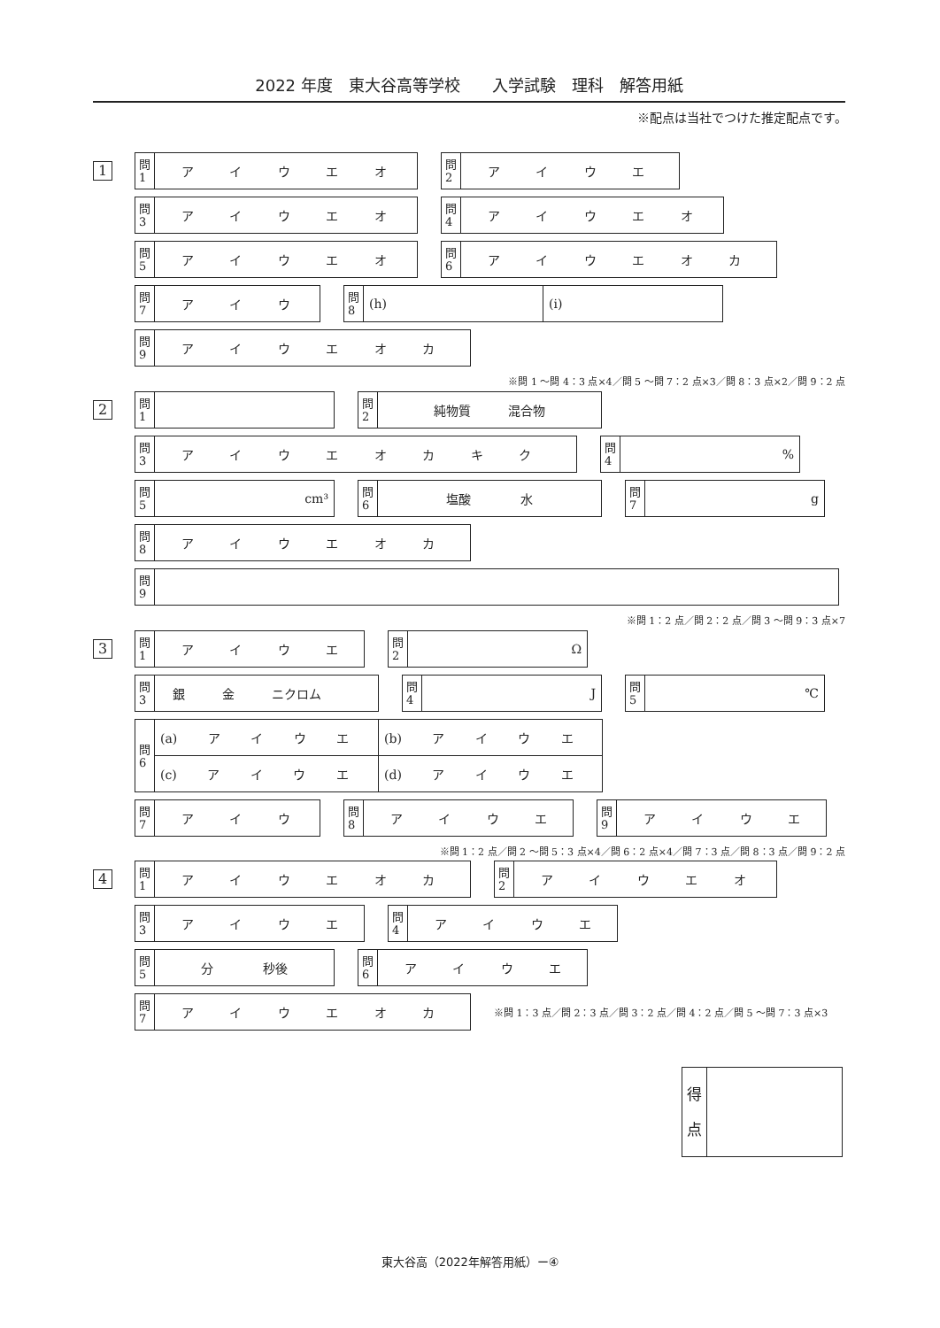2022 年度　東大谷高等学校　　入学試験　理科　解答用紙
※配点は当社でつけた推定配点です。
1
| 問 1 | ア イ ウ エ オ |
| 問 2 | ア イ ウ エ |
| 問 3 | ア イ ウ エ オ |
| 問 4 | ア イ ウ エ オ |
| 問 5 | ア イ ウ エ オ |
| 問 6 | ア イ ウ エ オ カ |
| 問 7 | ア イ ウ |
| 問 8 | (h) | (i) |
| 問 9 | ア イ ウ エ オ カ |
※問 1 ～問 4：3 点×4／問 5 ～問 7：2 点×3／問 8：3 点×2／問 9：2 点
2
| 問 1 | |
| 問 2 | 純物質 混合物 |
| 問 3 | ア イ ウ エ オ カ キ ク |
| 問 4 | % |
| 問 5 | cm³ |
| 問 6 | 塩酸 水 |
| 問 7 | g |
| 問 8 | ア イ ウ エ オ カ |
| 問 9 | |
※問 1：2 点／問 2：2 点／問 3 ～問 9：3 点×7
3
| 問 1 | ア イ ウ エ |
| 問 2 | Ω |
| 問 3 | 銀 金 ニクロム |
| 問 4 | J |
| 問 5 | ℃ |
| 問 6 | (a) ア イ ウ エ | (b) ア イ ウ エ |
| | (c) ア イ ウ エ | (d) ア イ ウ エ |
| 問 7 | ア イ ウ |
| 問 8 | ア イ ウ エ |
| 問 9 | ア イ ウ エ |
※問 1：2 点／問 2 ～問 5：3 点×4／問 6：2 点×4／問 7：3 点／問 8：3 点／問 9：2 点
4
| 問 1 | ア イ ウ エ オ カ |
| 問 2 | ア イ ウ エ オ |
| 問 3 | ア イ ウ エ |
| 問 4 | ア イ ウ エ |
| 問 5 | 分 秒後 |
| 問 6 | ア イ ウ エ |
| 問 7 | ア イ ウ エ オ カ |
※問 1：3 点／問 2：3 点／問 3：2 点／問 4：2 点／問 5 ～問 7：3 点×3
| 得 点 | |
東大谷高（2022年解答用紙）ー④